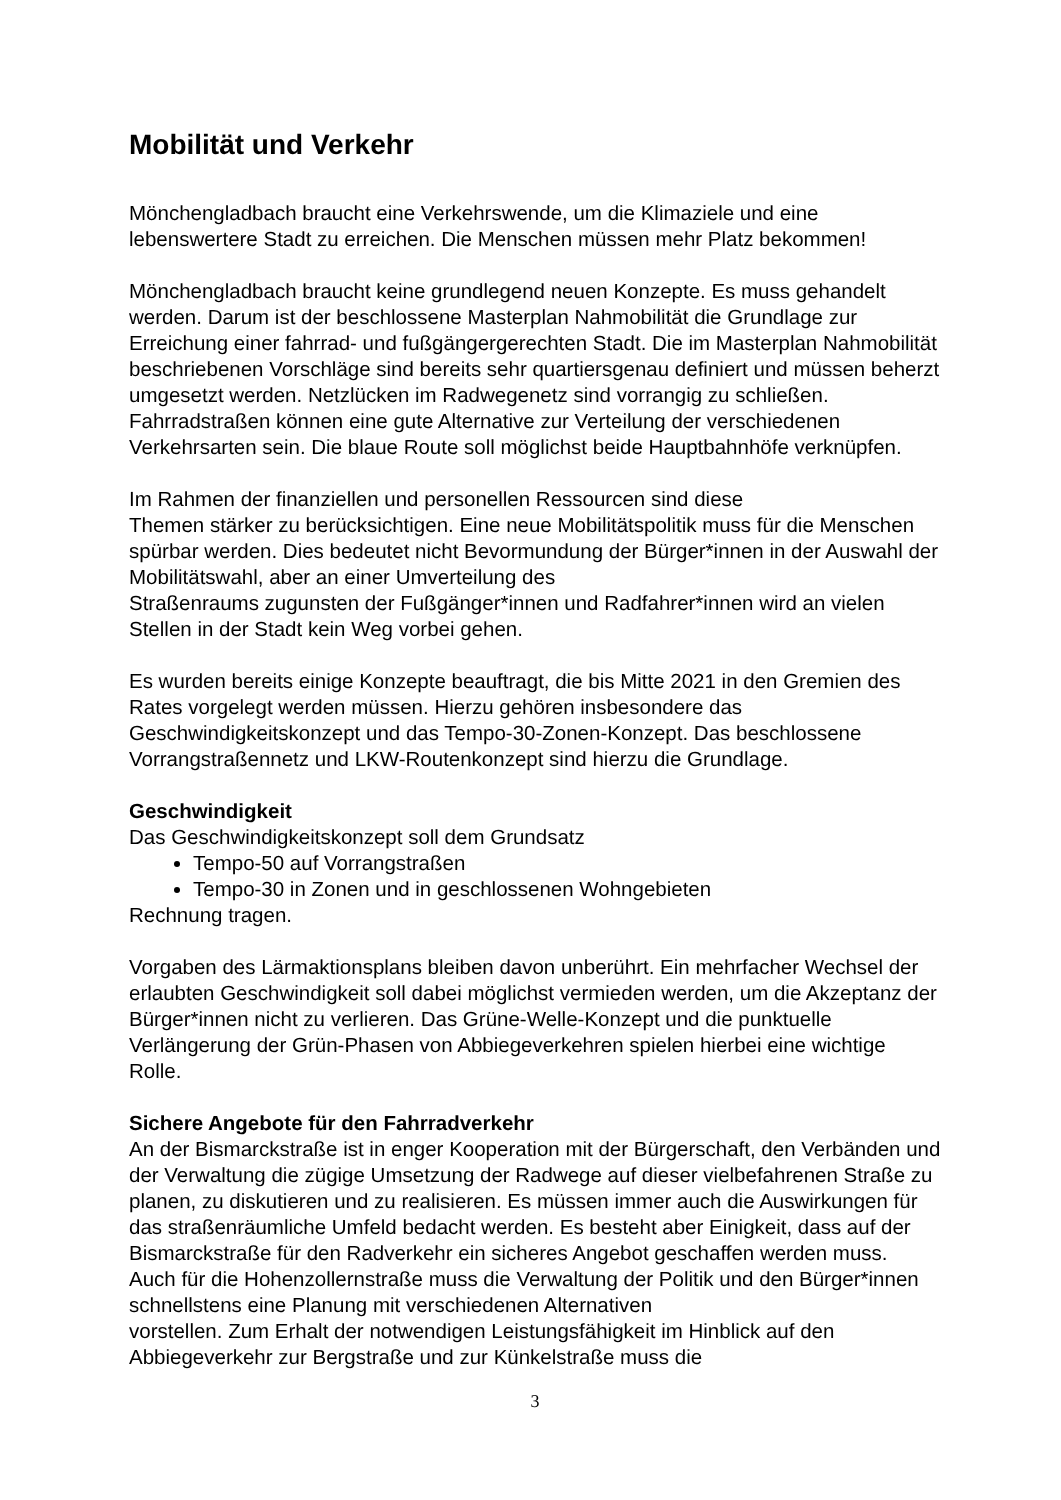Mobilität und Verkehr
Mönchengladbach braucht eine Verkehrswende, um die Klimaziele und eine lebenswertere Stadt zu erreichen. Die Menschen müssen mehr Platz bekommen!
Mönchengladbach braucht keine grundlegend neuen Konzepte. Es muss gehandelt werden. Darum ist der beschlossene Masterplan Nahmobilität die Grundlage zur Erreichung einer fahrrad- und fußgängergerechten Stadt. Die im Masterplan Nahmobilität beschriebenen Vorschläge sind bereits sehr quartiersgenau definiert und müssen beherzt umgesetzt werden. Netzlücken im Radwegenetz sind vorrangig zu schließen. Fahrradstraßen können eine gute Alternative zur Verteilung der verschiedenen Verkehrsarten sein. Die blaue Route soll möglichst beide Hauptbahnhöfe verknüpfen.
Im Rahmen der finanziellen und personellen Ressourcen sind diese
Themen stärker zu berücksichtigen. Eine neue Mobilitätspolitik muss für die Menschen spürbar werden. Dies bedeutet nicht Bevormundung der Bürger*innen in der Auswahl der Mobilitätswahl, aber an einer Umverteilung des
Straßenraums zugunsten der Fußgänger*innen und Radfahrer*innen wird an vielen Stellen in der Stadt kein Weg vorbei gehen.
Es wurden bereits einige Konzepte beauftragt, die bis Mitte 2021 in den Gremien des Rates vorgelegt werden müssen. Hierzu gehören insbesondere das Geschwindigkeitskonzept und das Tempo-30-Zonen-Konzept. Das beschlossene Vorrangstraßennetz und LKW-Routenkonzept sind hierzu die Grundlage.
Geschwindigkeit
Das Geschwindigkeitskonzept soll dem Grundsatz
Tempo-50 auf Vorrangstraßen
Tempo-30 in Zonen und in geschlossenen Wohngebieten
Rechnung tragen.
Vorgaben des Lärmaktionsplans bleiben davon unberührt. Ein mehrfacher Wechsel der erlaubten Geschwindigkeit soll dabei möglichst vermieden werden, um die Akzeptanz der Bürger*innen nicht zu verlieren. Das Grüne-Welle-Konzept und die punktuelle Verlängerung der Grün-Phasen von Abbiegeverkehren spielen hierbei eine wichtige Rolle.
Sichere Angebote für den Fahrradverkehr
An der Bismarckstraße ist in enger Kooperation mit der Bürgerschaft, den Verbänden und der Verwaltung die zügige Umsetzung der Radwege auf dieser vielbefahrenen Straße zu planen, zu diskutieren und zu realisieren. Es müssen immer auch die Auswirkungen für das straßenräumliche Umfeld bedacht werden. Es besteht aber Einigkeit, dass auf der Bismarckstraße für den Radverkehr ein sicheres Angebot geschaffen werden muss.
Auch für die Hohenzollernstraße muss die Verwaltung der Politik und den Bürger*innen schnellstens eine Planung mit verschiedenen Alternativen
vorstellen. Zum Erhalt der notwendigen Leistungsfähigkeit im Hinblick auf den Abbiegeverkehr zur Bergstraße und zur Künkelstraße muss die
3